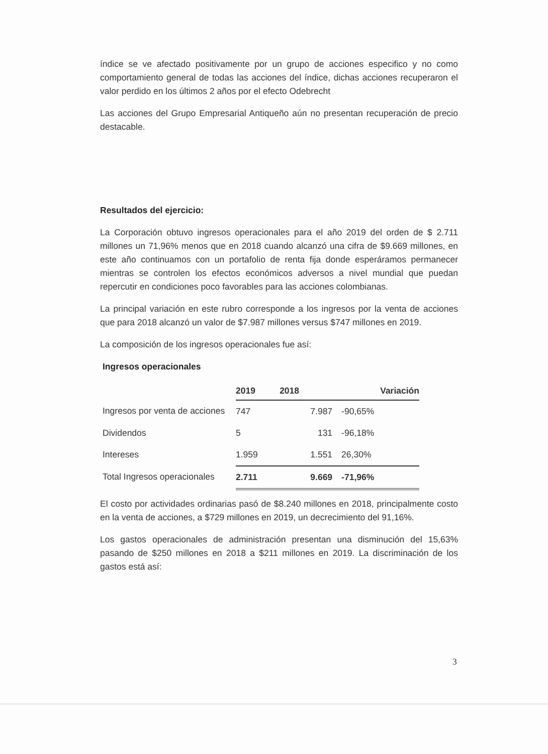índice se ve afectado positivamente por un grupo de acciones especifico y no como comportamiento general de todas las acciones del índice, dichas acciones recuperaron el valor perdido en los últimos 2 años por el efecto Odebrecht
Las acciones del Grupo Empresarial Antiqueño aún no presentan recuperación de precio destacable.
Resultados del ejercicio:
La Corporación obtuvo ingresos operacionales para el año 2019 del orden de $ 2.711 millones un 71,96% menos que en 2018 cuando alcanzó una cifra de $9.669 millones, en este año continuamos con un portafolio de renta fija donde esperáramos permanecer mientras se controlen los efectos económicos adversos a nivel mundial que puedan repercutir en condiciones poco favorables para las acciones colombianas.
La principal variación en este rubro corresponde a los ingresos por la venta de acciones que para 2018 alcanzó un valor de $7.987 millones versus $747 millones en 2019.
La composición de los ingresos operacionales fue así:
Ingresos operacionales
| | 2019 | 2018 | Variación |
| Ingresos por venta de acciones | 747 | 7.987 | -90,65% |
| Dividendos | 5 | 131 | -96,18% |
| Intereses | 1.959 | 1.551 | 26,30% |
| Total Ingresos operacionales | 2.711 | 9.669 | -71,96% |
El costo por actividades ordinarias pasó de $8.240 millones en 2018, principalmente costo en la venta de acciones, a $729 millones en 2019, un decrecimiento del 91,16%.
Los gastos operacionales de administración presentan una disminución del 15,63% pasando de $250 millones en 2018 a $211 millones en 2019. La discriminación de los gastos está así:
3